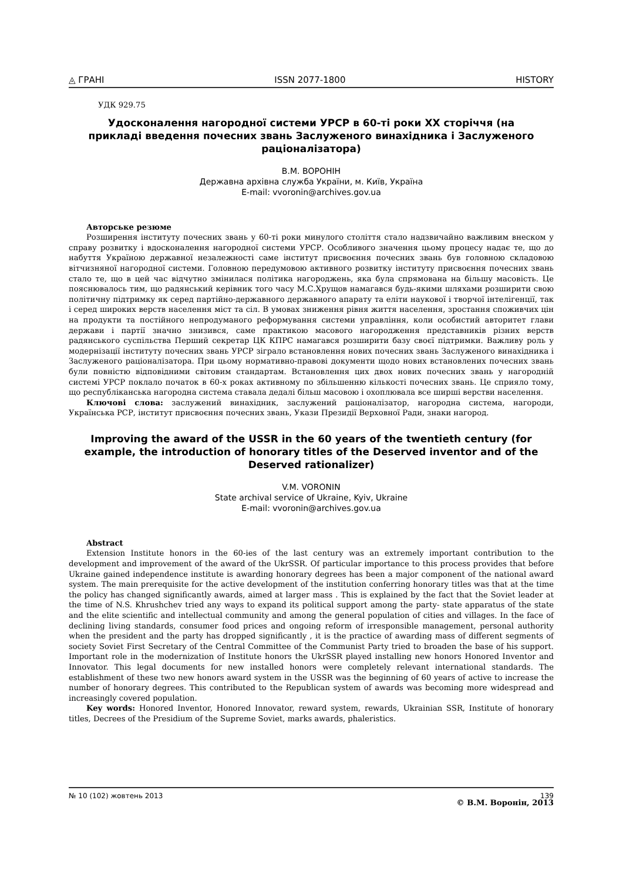◬ ГРАНІ ISSN 2077-1800 HISTORY
УДК 929.75
Удосконалення нагородної системи УРСР в 60-ті роки ХХ сторіччя (на прикладі введення почесних звань Заслуженого винахідника і Заслуженого раціоналізатора)
В.М. ВОРОНІН
Державна архівна служба України, м. Київ, Україна
E-mail: vvoronin@archives.gov.ua
Авторське резюме
Розширення інституту почесних звань у 60-ті роки минулого століття стало надзвичайно важливим внеском у справу розвитку і вдосконалення нагородної системи УРСР. Особливого значення цьому процесу надає те, що до набуття Україною державної незалежності саме інститут присвоєння почесних звань був головною складовою вітчизняної нагородної системи. Головною передумовою активного розвитку інституту присвоєння почесних звань стало те, що в цей час відчутно змінилася політика нагороджень, яка була спрямована на більшу масовість. Це пояснювалось тим, що радянський керівник того часу М.С.Хрущов намагався будь-якими шляхами розширити свою політичну підтримку як серед партійно-державного державного апарату та еліти наукової і творчої інтелігенції, так і серед широких верств населення міст та сіл. В умовах зниження рівня життя населення, зростання споживчих цін на продукти та постійного непродуманого реформування системи управління, коли особистий авторитет глави держави і партії значно знизився, саме практикою масового нагородження представників різних верств радянського суспільства Перший секретар ЦК КПРС намагався розширити базу своєї підтримки. Важливу роль у модернізації інституту почесних звань УРСР зіграло встановлення нових почесних звань Заслуженого винахідника і Заслуженого раціоналізатора. При цьому нормативно-правові документи щодо нових встановлених почесних звань були повністю відповідними світовим стандартам. Встановлення цих двох нових почесних звань у нагородній системі УРСР поклало початок в 60-х роках активному по збільшенню кількості почесних звань. Це сприяло тому, що республіканська нагородна система ставала дедалі більш масовою і охоплювала все ширші верстви населення.
Ключові слова: заслужений винахідник, заслужений раціоналізатор, нагородна система, нагороди, Українська РСР, інститут присвоєння почесних звань, Укази Президії Верховної Ради, знаки нагород.
Improving the award of the USSR in the 60 years of the twentieth century (for example, the introduction of honorary titles of the Deserved inventor and of the Deserved rationalizer)
V.M. VORONIN
State archival service of Ukraine, Kyiv, Ukraine
E-mail: vvoronin@archives.gov.ua
Abstract
Extension Institute honors in the 60-ies of the last century was an extremely important contribution to the development and improvement of the award of the UkrSSR. Of particular importance to this process provides that before Ukraine gained independence institute is awarding honorary degrees has been a major component of the national award system. The main prerequisite for the active development of the institution conferring honorary titles was that at the time the policy has changed significantly awards, aimed at larger mass . This is explained by the fact that the Soviet leader at the time of N.S. Khrushchev tried any ways to expand its political support among the party- state apparatus of the state and the elite scientific and intellectual community and among the general population of cities and villages. In the face of declining living standards, consumer food prices and ongoing reform of irresponsible management, personal authority when the president and the party has dropped significantly , it is the practice of awarding mass of different segments of society Soviet First Secretary of the Central Committee of the Communist Party tried to broaden the base of his support. Important role in the modernization of Institute honors the UkrSSR played installing new honors Honored Inventor and Innovator. This legal documents for new installed honors were completely relevant international standards. The establishment of these two new honors award system in the USSR was the beginning of 60 years of active to increase the number of honorary degrees. This contributed to the Republican system of awards was becoming more widespread and increasingly covered population.
Key words: Honored Inventor, Honored Innovator, reward system, rewards, Ukrainian SSR, Institute of honorary titles, Decrees of the Presidium of the Supreme Soviet, marks awards, phaleristics.
© В.М. Воронін, 2013
№ 10 (102) жовтень 2013 139